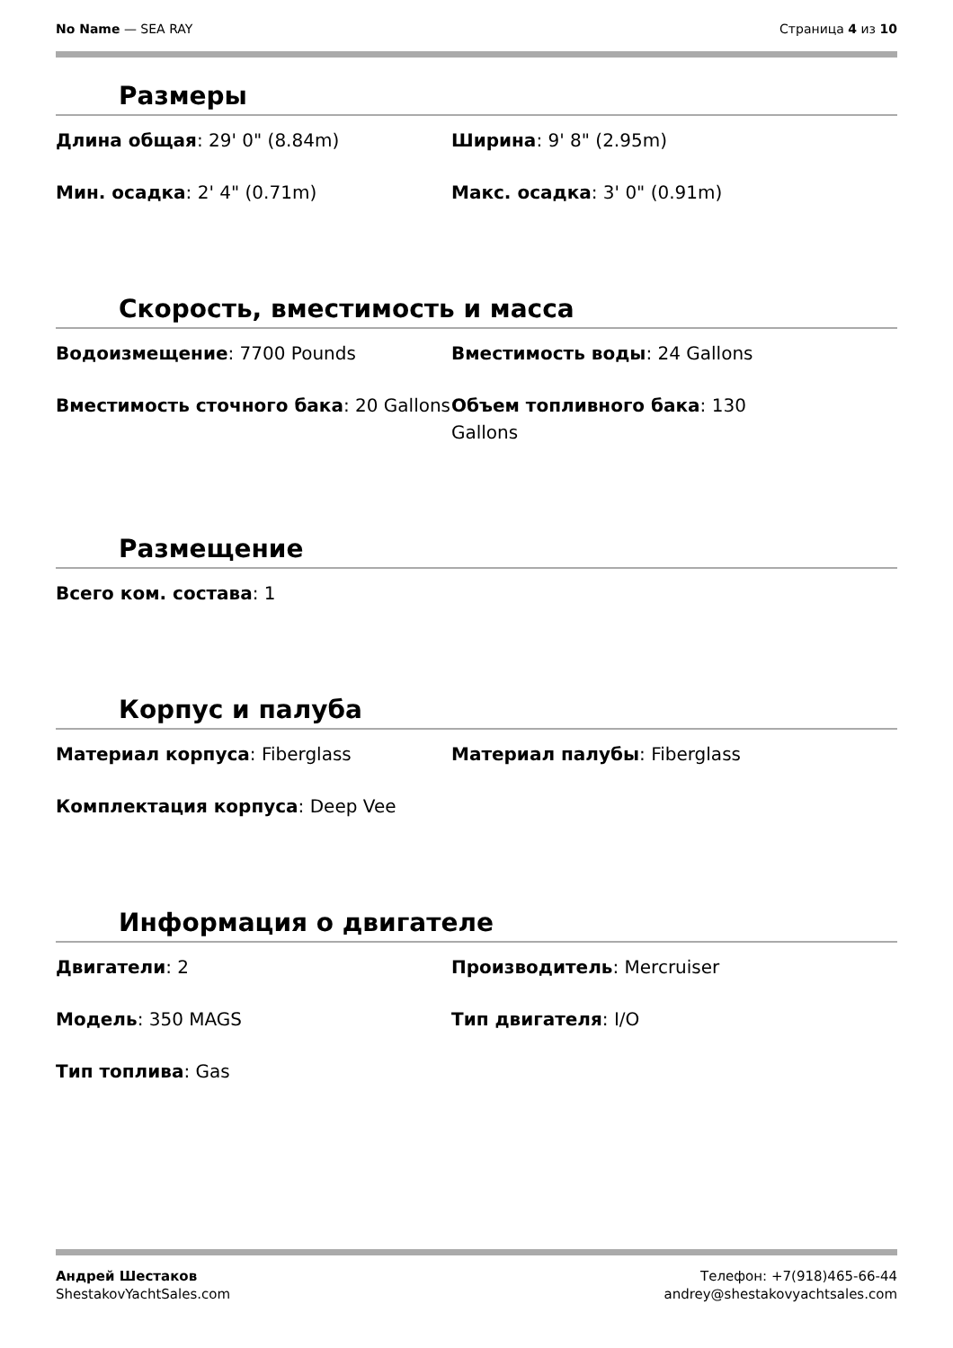No Name — SEA RAY Страница 4 из 10
Размеры
Длина общая: 29' 0" (8.84m)
Ширина: 9' 8" (2.95m)
Мин. осадка: 2' 4" (0.71m)
Макс. осадка: 3' 0" (0.91m)
Скорость, вместимость и масса
Водоизмещение: 7700 Pounds
Вместимость воды: 24 Gallons
Вместимость сточного бака: 20 Gallons
Объем топливного бака: 130
Gallons
Размещение
Всего ком. состава: 1
Корпус и палуба
Материал корпуса: Fiberglass
Материал палубы: Fiberglass
Комплектация корпуса: Deep Vee
Информация о двигателе
Двигатели: 2
Производитель: Mercruiser
Модель: 350 MAGS
Тип двигателя: I/O
Тип топлива: Gas
Андрей Шестаков
ShestakovYachtSales.com
Телефон: +7(918)465-66-44
andrey@shestakovyachtsales.com